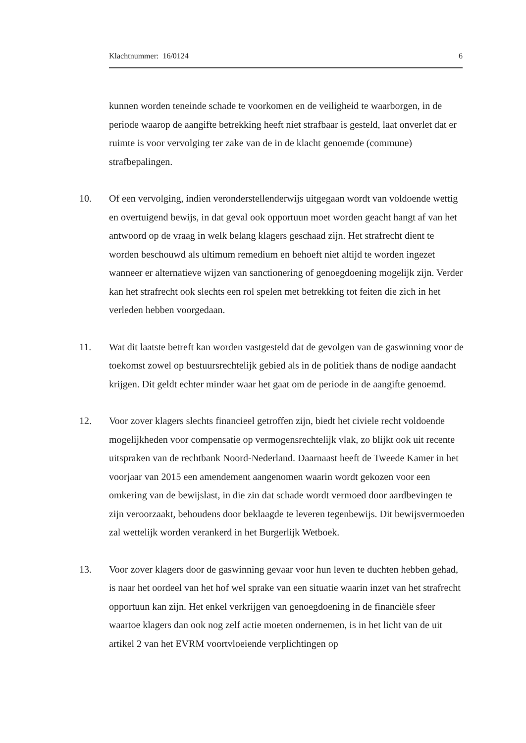Klachtnummer: 16/0124 6
kunnen worden teneinde schade te voorkomen en de veiligheid te waarborgen, in de periode waarop de aangifte betrekking heeft niet strafbaar is gesteld, laat onverlet dat er ruimte is voor vervolging ter zake van de in de klacht genoemde (commune) strafbepalingen.
10. Of een vervolging, indien veronderstellenderwijs uitgegaan wordt van voldoende wettig en overtuigend bewijs, in dat geval ook opportuun moet worden geacht hangt af van het antwoord op de vraag in welk belang klagers geschaad zijn. Het strafrecht dient te worden beschouwd als ultimum remedium en behoeft niet altijd te worden ingezet wanneer er alternatieve wijzen van sanctionering of genoegdoening mogelijk zijn. Verder kan het strafrecht ook slechts een rol spelen met betrekking tot feiten die zich in het verleden hebben voorgedaan.
11. Wat dit laatste betreft kan worden vastgesteld dat de gevolgen van de gaswinning voor de toekomst zowel op bestuursrechtelijk gebied als in de politiek thans de nodige aandacht krijgen. Dit geldt echter minder waar het gaat om de periode in de aangifte genoemd.
12. Voor zover klagers slechts financieel getroffen zijn, biedt het civiele recht voldoende mogelijkheden voor compensatie op vermogensrechtelijk vlak, zo blijkt ook uit recente uitspraken van de rechtbank Noord-Nederland. Daarnaast heeft de Tweede Kamer in het voorjaar van 2015 een amendement aangenomen waarin wordt gekozen voor een omkering van de bewijslast, in die zin dat schade wordt vermoed door aardbevingen te zijn veroorzaakt, behoudens door beklaagde te leveren tegenbewijs. Dit bewijsvermoeden zal wettelijk worden verankerd in het Burgerlijk Wetboek.
13. Voor zover klagers door de gaswinning gevaar voor hun leven te duchten hebben gehad, is naar het oordeel van het hof wel sprake van een situatie waarin inzet van het strafrecht opportuun kan zijn. Het enkel verkrijgen van genoegdoening in de financiële sfeer waartoe klagers dan ook nog zelf actie moeten ondernemen, is in het licht van de uit artikel 2 van het EVRM voortvloeiende verplichtingen op